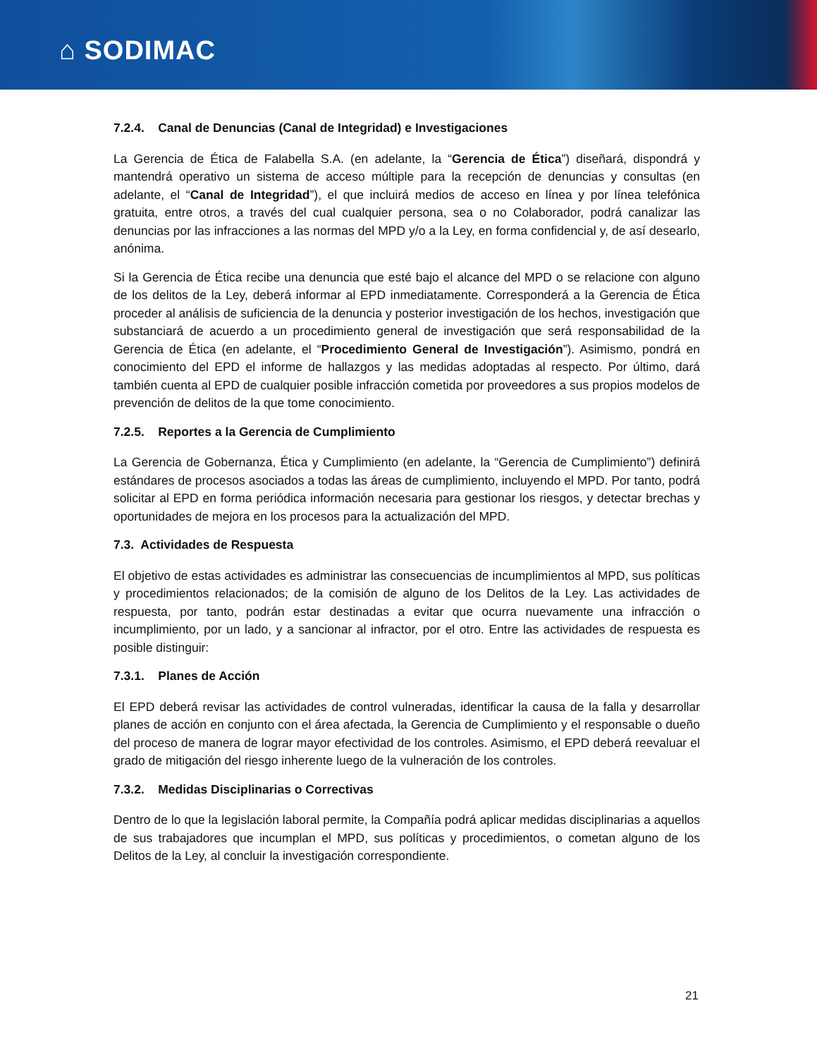⌂ SODIMAC
7.2.4. Canal de Denuncias (Canal de Integridad) e Investigaciones
La Gerencia de Ética de Falabella S.A. (en adelante, la “Gerencia de Ética”) diseñará, dispondrá y mantendrá operativo un sistema de acceso múltiple para la recepción de denuncias y consultas (en adelante, el “Canal de Integridad”), el que incluirá medios de acceso en línea y por línea telefónica gratuita, entre otros, a través del cual cualquier persona, sea o no Colaborador, podrá canalizar las denuncias por las infracciones a las normas del MPD y/o a la Ley, en forma confidencial y, de así desearlo, anónima.
Si la Gerencia de Ética recibe una denuncia que esté bajo el alcance del MPD o se relacione con alguno de los delitos de la Ley, deberá informar al EPD inmediatamente. Corresponderá a la Gerencia de Ética proceder al análisis de suficiencia de la denuncia y posterior investigación de los hechos, investigación que substanciará de acuerdo a un procedimiento general de investigación que será responsabilidad de la Gerencia de Ética (en adelante, el “Procedimiento General de Investigación”). Asimismo, pondrá en conocimiento del EPD el informe de hallazgos y las medidas adoptadas al respecto. Por último, dará también cuenta al EPD de cualquier posible infracción cometida por proveedores a sus propios modelos de prevención de delitos de la que tome conocimiento.
7.2.5. Reportes a la Gerencia de Cumplimiento
La Gerencia de Gobernanza, Ética y Cumplimiento (en adelante, la “Gerencia de Cumplimiento”) definirá estándares de procesos asociados a todas las áreas de cumplimiento, incluyendo el MPD. Por tanto, podrá solicitar al EPD en forma periódica información necesaria para gestionar los riesgos, y detectar brechas y oportunidades de mejora en los procesos para la actualización del MPD.
7.3. Actividades de Respuesta
El objetivo de estas actividades es administrar las consecuencias de incumplimientos al MPD, sus políticas y procedimientos relacionados; de la comisión de alguno de los Delitos de la Ley. Las actividades de respuesta, por tanto, podrán estar destinadas a evitar que ocurra nuevamente una infracción o incumplimiento, por un lado, y a sancionar al infractor, por el otro. Entre las actividades de respuesta es posible distinguir:
7.3.1. Planes de Acción
El EPD deberá revisar las actividades de control vulneradas, identificar la causa de la falla y desarrollar planes de acción en conjunto con el área afectada, la Gerencia de Cumplimiento y el responsable o dueño del proceso de manera de lograr mayor efectividad de los controles. Asimismo, el EPD deberá reevaluar el grado de mitigación del riesgo inherente luego de la vulneración de los controles.
7.3.2. Medidas Disciplinarias o Correctivas
Dentro de lo que la legislación laboral permite, la Compañía podrá aplicar medidas disciplinarias a aquellos de sus trabajadores que incumplan el MPD, sus políticas y procedimientos, o cometan alguno de los Delitos de la Ley, al concluir la investigación correspondiente.
21